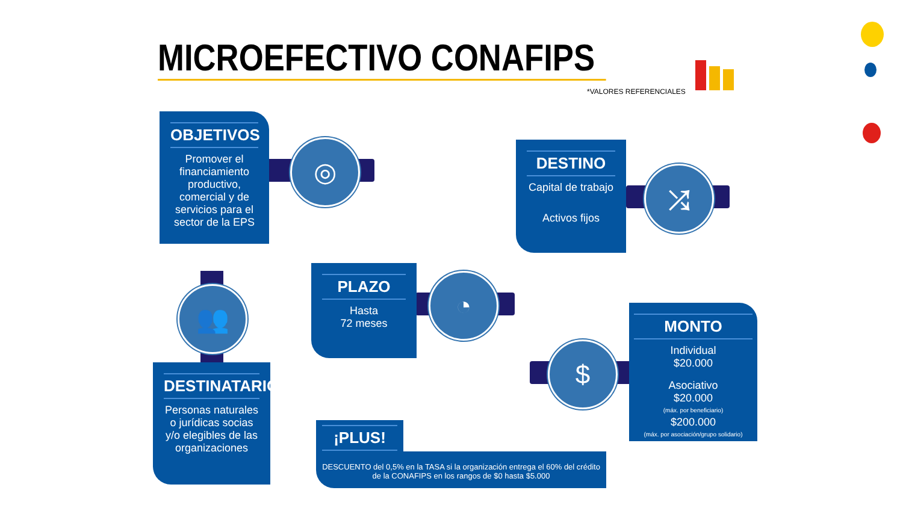MICROEFECTIVO CONAFIPS
*VALORES REFERENCIALES
◎
OBJETIVOS
Promover el financiamiento productivo, comercial y de servicios para el sector de la EPS
⤮
DESTINO
Capital de trabajo
Activos fijos
👥
DESTINATARIOS
Personas naturales o jurídicas socias y/o elegibles de las organizaciones
◔
PLAZO
Hasta
72 meses
$
MONTO
Individual
$20.000
Asociativo
$20.000
(máx. por beneficiario)
$200.000
(máx. por asociación/grupo solidario)
¡PLUS!
DESCUENTO del 0,5% en la TASA si la organización entrega el 60% del crédito de la CONAFIPS en los rangos de $0 hasta $5.000